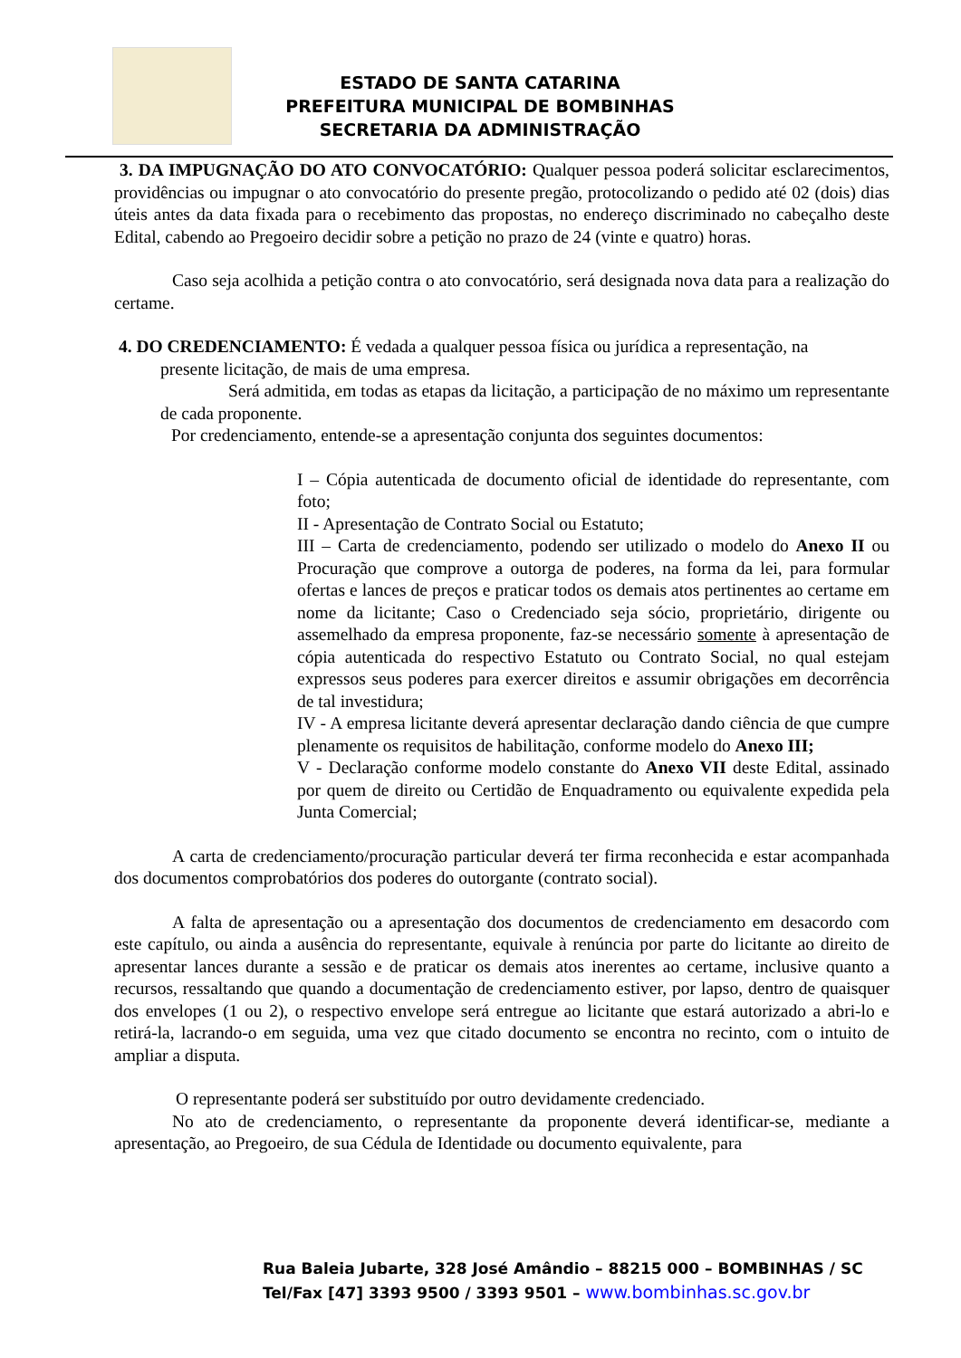ESTADO DE SANTA CATARINA
PREFEITURA MUNICIPAL DE BOMBINHAS
SECRETARIA DA ADMINISTRAÇÃO
3. DA IMPUGNAÇÃO DO ATO CONVOCATÓRIO: Qualquer pessoa poderá solicitar esclarecimentos, providências ou impugnar o ato convocatório do presente pregão, protocolizando o pedido até 02 (dois) dias úteis antes da data fixada para o recebimento das propostas, no endereço discriminado no cabeçalho deste Edital, cabendo ao Pregoeiro decidir sobre a petição no prazo de 24 (vinte e quatro) horas.
Caso seja acolhida a petição contra o ato convocatório, será designada nova data para a realização do certame.
4. DO CREDENCIAMENTO: É vedada a qualquer pessoa física ou jurídica a representação, na
presente licitação, de mais de uma empresa.
Será admitida, em todas as etapas da licitação, a participação de no máximo um representante de cada proponente.
Por credenciamento, entende-se a apresentação conjunta dos seguintes documentos:
I – Cópia autenticada de documento oficial de identidade do representante, com foto;
II - Apresentação de Contrato Social ou Estatuto;
III – Carta de credenciamento, podendo ser utilizado o modelo do Anexo II ou Procuração que comprove a outorga de poderes, na forma da lei, para formular ofertas e lances de preços e praticar todos os demais atos pertinentes ao certame em nome da licitante; Caso o Credenciado seja sócio, proprietário, dirigente ou assemelhado da empresa proponente, faz-se necessário somente à apresentação de cópia autenticada do respectivo Estatuto ou Contrato Social, no qual estejam expressos seus poderes para exercer direitos e assumir obrigações em decorrência de tal investidura;
IV - A empresa licitante deverá apresentar declaração dando ciência de que cumpre plenamente os requisitos de habilitação, conforme modelo do Anexo III;
V - Declaração conforme modelo constante do Anexo VII deste Edital, assinado por quem de direito ou Certidão de Enquadramento ou equivalente expedida pela Junta Comercial;
A carta de credenciamento/procuração particular deverá ter firma reconhecida e estar acompanhada dos documentos comprobatórios dos poderes do outorgante (contrato social).
A falta de apresentação ou a apresentação dos documentos de credenciamento em desacordo com este capítulo, ou ainda a ausência do representante, equivale à renúncia por parte do licitante ao direito de apresentar lances durante a sessão e de praticar os demais atos inerentes ao certame, inclusive quanto a recursos, ressaltando que quando a documentação de credenciamento estiver, por lapso, dentro de quaisquer dos envelopes (1 ou 2), o respectivo envelope será entregue ao licitante que estará autorizado a abri-lo e retirá-la, lacrando-o em seguida, uma vez que citado documento se encontra no recinto, com o intuito de ampliar a disputa.
O representante poderá ser substituído por outro devidamente credenciado.
No ato de credenciamento, o representante da proponente deverá identificar-se, mediante a apresentação, ao Pregoeiro, de sua Cédula de Identidade ou documento equivalente, para
Rua Baleia Jubarte, 328 José Amândio – 88215 000 – BOMBINHAS / SC
Tel/Fax [47] 3393 9500 / 3393 9501 – www.bombinhas.sc.gov.br